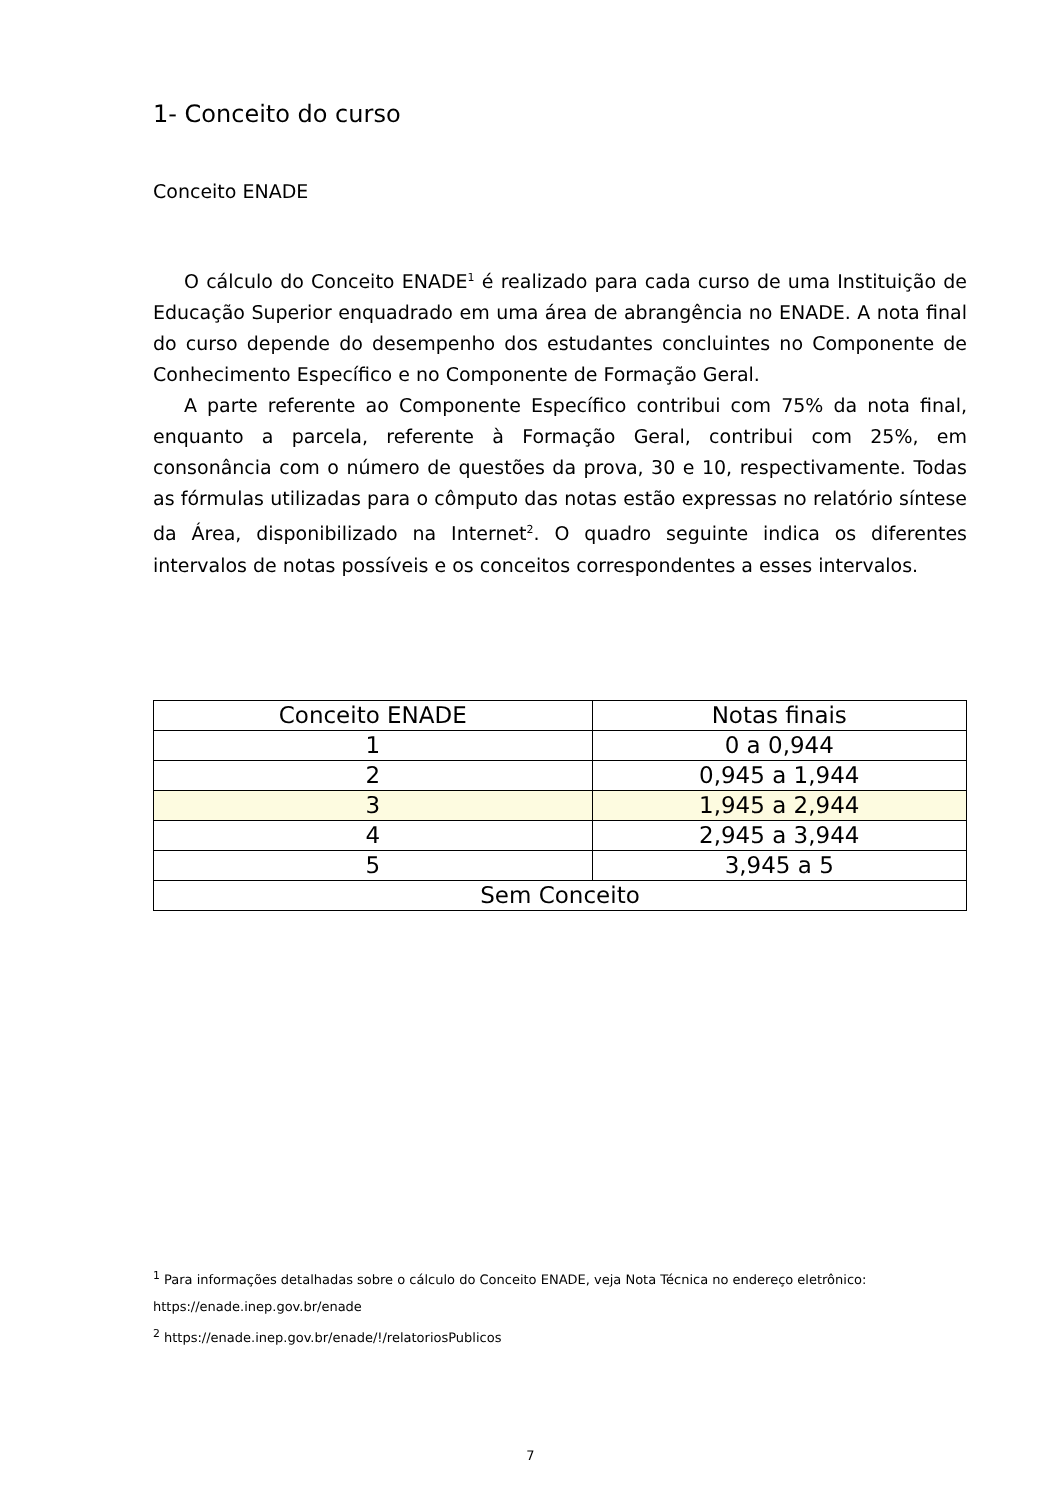1- Conceito do curso
Conceito ENADE
O cálculo do Conceito ENADE<sup>1</sup> é realizado para cada curso de uma Instituição de Educação Superior enquadrado em uma área de abrangência no ENADE. A nota final do curso depende do desempenho dos estudantes concluintes no Componente de Conhecimento Específico e no Componente de Formação Geral.
A parte referente ao Componente Específico contribui com 75% da nota final, enquanto a parcela, referente à Formação Geral, contribui com 25%, em consonância com o número de questões da prova, 30 e 10, respectivamente. Todas as fórmulas utilizadas para o cômputo das notas estão expressas no relatório síntese da Área, disponibilizado na Internet<sup>2</sup>. O quadro seguinte indica os diferentes intervalos de notas possíveis e os conceitos correspondentes a esses intervalos.
| Conceito ENADE | Notas finais |
| --- | --- |
| 1 | 0 a 0,944 |
| 2 | 0,945 a 1,944 |
| 3 | 1,945 a 2,944 |
| 4 | 2,945 a 3,944 |
| 5 | 3,945 a 5 |
| Sem Conceito | |
<sup>1</sup> Para informações detalhadas sobre o cálculo do Conceito ENADE, veja Nota Técnica no endereço eletrônico:
https://enade.inep.gov.br/enade
<sup>2</sup> https://enade.inep.gov.br/enade/!/relatoriosPublicos
7